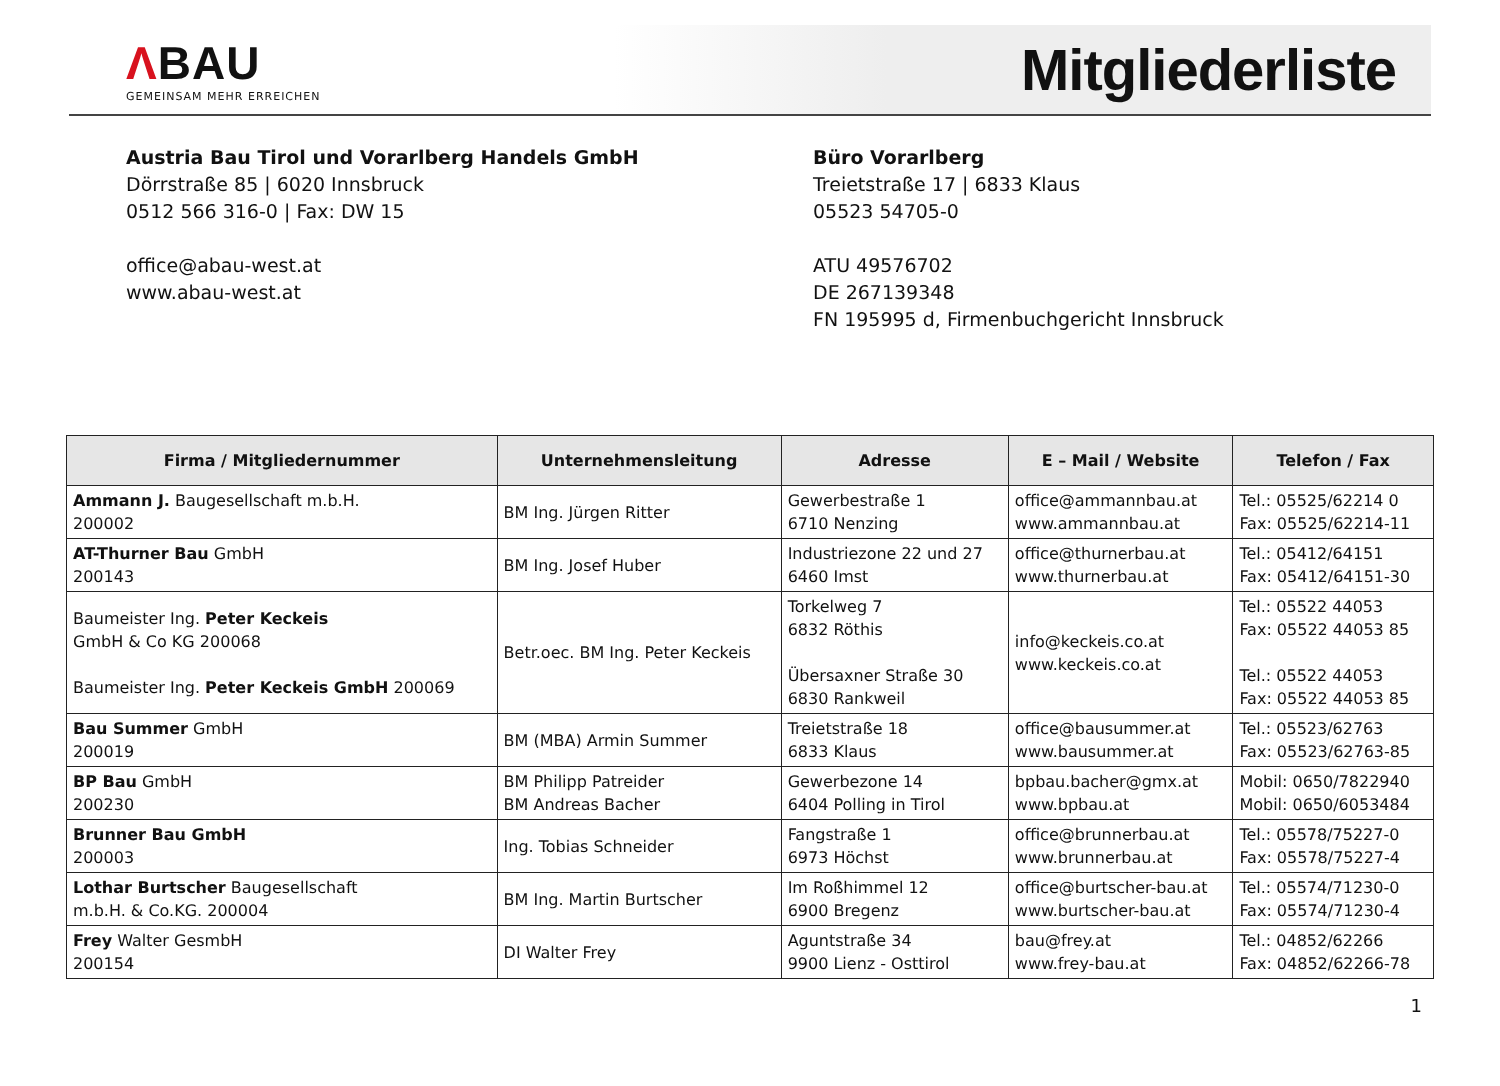ΛBAU
GEMEINSAM MEHR ERREICHEN
Mitgliederliste
Austria Bau Tirol und Vorarlberg Handels GmbH
Dörrstraße 85 | 6020 Innsbruck
0512 566 316-0 | Fax: DW 15
office@abau-west.at
www.abau-west.at
Büro Vorarlberg
Treietstraße 17 | 6833 Klaus
05523 54705-0
ATU 49576702
DE 267139348
FN 195995 d, Firmenbuchgericht Innsbruck
| Firma / Mitgliedernummer | Unternehmensleitung | Adresse | E – Mail / Website | Telefon / Fax |
| --- | --- | --- | --- | --- |
| Ammann J. Baugesellschaft m.b.H. 200002 | BM Ing. Jürgen Ritter | Gewerbestraße 1 6710 Nenzing | office@ammannbau.at www.ammannbau.at | Tel.: 05525/62214 0 Fax: 05525/62214-11 |
| AT-Thurner Bau GmbH 200143 | BM Ing. Josef Huber | Industriezone 22 und 27 6460 Imst | office@thurnerbau.at www.thurnerbau.at | Tel.: 05412/64151 Fax: 05412/64151-30 |
| Baumeister Ing. Peter Keckeis GmbH & Co KG 200068 Baumeister Ing. Peter Keckeis GmbH 200069 | Betr.oec. BM Ing. Peter Keckeis | Torkelweg 7 6832 Röthis Übersaxner Straße 30 6830 Rankweil | info@keckeis.co.at www.keckeis.co.at | Tel.: 05522 44053 Fax: 05522 44053 85 Tel.: 05522 44053 Fax: 05522 44053 85 |
| Bau Summer GmbH 200019 | BM (MBA) Armin Summer | Treietstraße 18 6833 Klaus | office@bausummer.at www.bausummer.at | Tel.: 05523/62763 Fax: 05523/62763-85 |
| BP Bau GmbH 200230 | BM Philipp Patreider BM Andreas Bacher | Gewerbezone 14 6404 Polling in Tirol | bpbau.bacher@gmx.at www.bpbau.at | Mobil: 0650/7822940 Mobil: 0650/6053484 |
| Brunner Bau GmbH 200003 | Ing. Tobias Schneider | Fangstraße 1 6973 Höchst | office@brunnerbau.at www.brunnerbau.at | Tel.: 05578/75227-0 Fax: 05578/75227-4 |
| Lothar Burtscher Baugesellschaft m.b.H. & Co.KG. 200004 | BM Ing. Martin Burtscher | Im Roßhimmel 12 6900 Bregenz | office@burtscher-bau.at www.burtscher-bau.at | Tel.: 05574/71230-0 Fax: 05574/71230-4 |
| Frey Walter GesmbH 200154 | DI Walter Frey | Aguntstraße 34 9900 Lienz - Osttirol | bau@frey.at www.frey-bau.at | Tel.: 04852/62266 Fax: 04852/62266-78 |
1